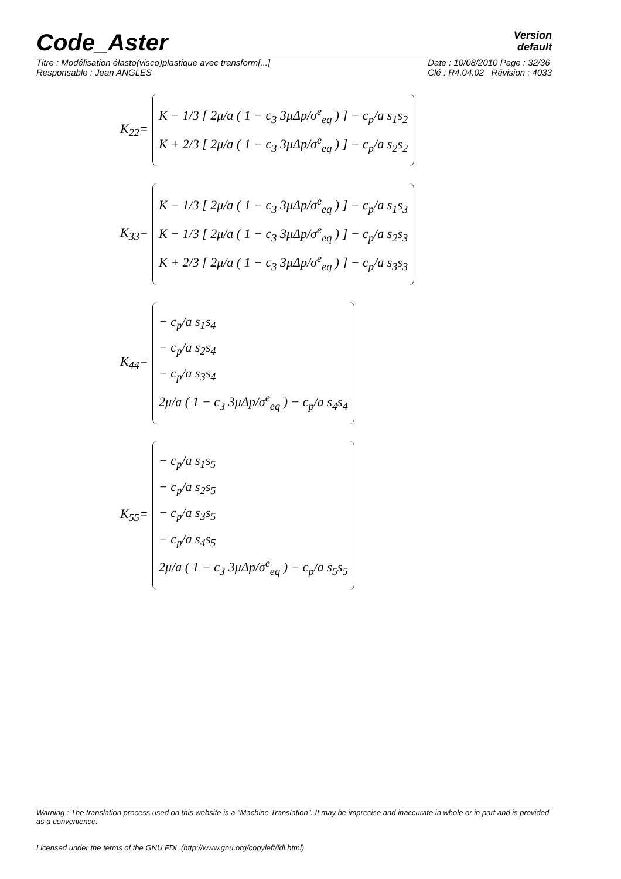Code_Aster
Version
default
Titre : Modélisation élasto(visco)plastique avec transform[...]
Responsable : Jean ANGLES
Date : 10/08/2010 Page : 32/36
Clé : R4.04.02 Révision : 4033
K<sub>22</sub>=
K − 1/3 [ 2μ/a ( 1 − c<sub>3</sub> 3μΔp/σ<sup>e</sup><sub>eq</sub> ) ] − c<sub>p</sub>/a s<sub>1</sub>s<sub>2</sub>
K + 2/3 [ 2μ/a ( 1 − c<sub>3</sub> 3μΔp/σ<sup>e</sup><sub>eq</sub> ) ] − c<sub>p</sub>/a s<sub>2</sub>s<sub>2</sub>
K<sub>33</sub>=
K − 1/3 [ 2μ/a ( 1 − c<sub>3</sub> 3μΔp/σ<sup>e</sup><sub>eq</sub> ) ] − c<sub>p</sub>/a s<sub>1</sub>s<sub>3</sub>
K − 1/3 [ 2μ/a ( 1 − c<sub>3</sub> 3μΔp/σ<sup>e</sup><sub>eq</sub> ) ] − c<sub>p</sub>/a s<sub>2</sub>s<sub>3</sub>
K + 2/3 [ 2μ/a ( 1 − c<sub>3</sub> 3μΔp/σ<sup>e</sup><sub>eq</sub> ) ] − c<sub>p</sub>/a s<sub>3</sub>s<sub>3</sub>
K<sub>44</sub>=
− c<sub>p</sub>/a s<sub>1</sub>s<sub>4</sub>
− c<sub>p</sub>/a s<sub>2</sub>s<sub>4</sub>
− c<sub>p</sub>/a s<sub>3</sub>s<sub>4</sub>
2μ/a ( 1 − c<sub>3</sub> 3μΔp/σ<sup>e</sup><sub>eq</sub> ) − c<sub>p</sub>/a s<sub>4</sub>s<sub>4</sub>
K<sub>55</sub>=
− c<sub>p</sub>/a s<sub>1</sub>s<sub>5</sub>
− c<sub>p</sub>/a s<sub>2</sub>s<sub>5</sub>
− c<sub>p</sub>/a s<sub>3</sub>s<sub>5</sub>
− c<sub>p</sub>/a s<sub>4</sub>s<sub>5</sub>
2μ/a ( 1 − c<sub>3</sub> 3μΔp/σ<sup>e</sup><sub>eq</sub> ) − c<sub>p</sub>/a s<sub>5</sub>s<sub>5</sub>
Warning : The translation process used on this website is a "Machine Translation". It may be imprecise and inaccurate in whole or in part and is provided as a convenience.
Licensed under the terms of the GNU FDL (http://www.gnu.org/copyleft/fdl.html)